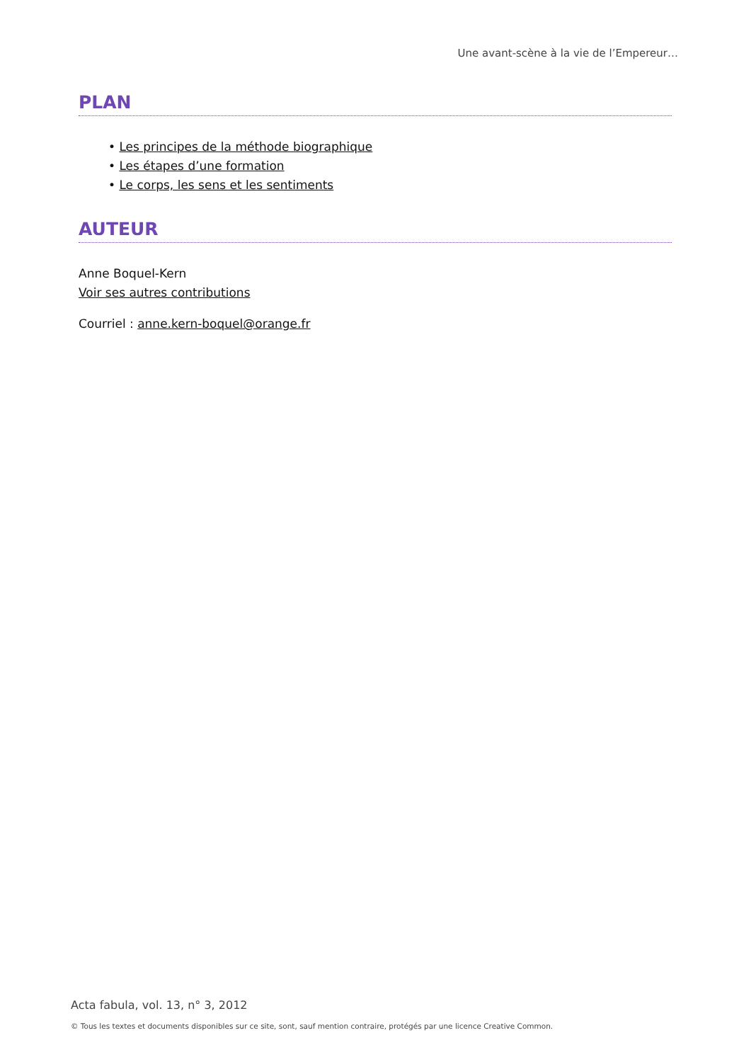Une avant-scène à la vie de l’Empereur…
PLAN
• Les principes de la méthode biographique
• Les étapes d’une formation
• Le corps, les sens et les sentiments
AUTEUR
Anne Boquel-Kern
Voir ses autres contributions
Courriel : anne.kern-boquel@orange.fr
Acta fabula, vol. 13, n° 3, 2012
© Tous les textes et documents disponibles sur ce site, sont, sauf mention contraire, protégés par une licence Creative Common.